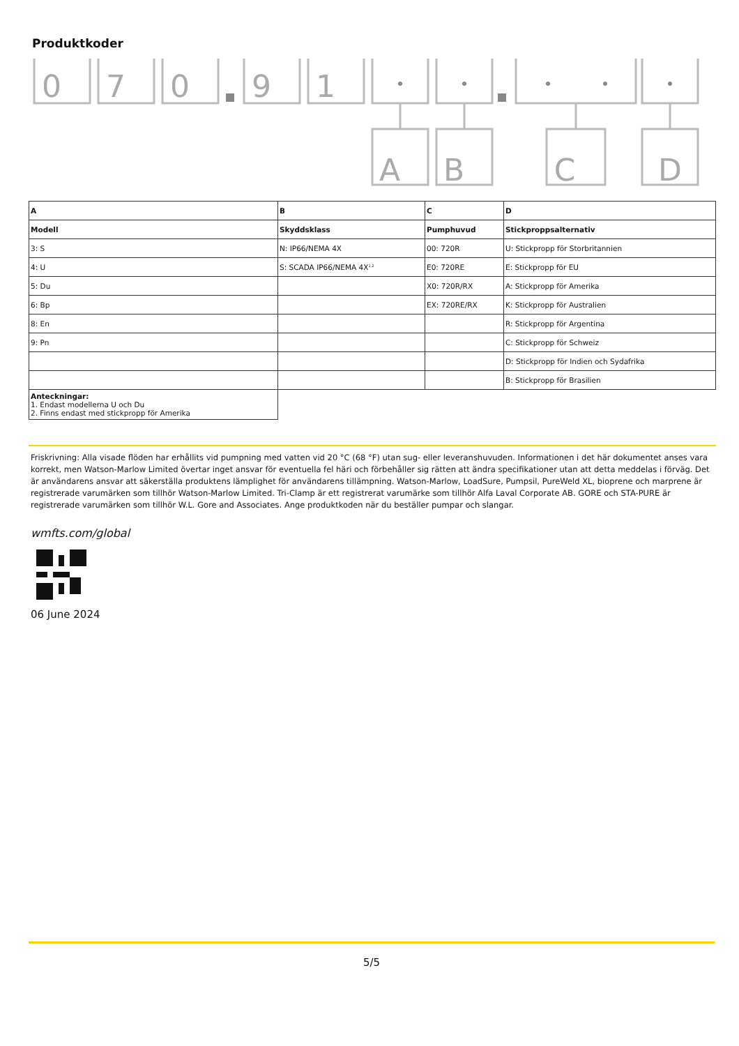Produktkoder
0
7
0
9
1
A
B
C
D
| A | B | C | D |
| Modell | Skyddsklass | Pumphuvud | Stickproppsalternativ |
| 3: S | N: IP66/NEMA 4X | 00: 720R | U: Stickpropp för Storbritannien |
| 4: U | S: SCADA IP66/NEMA 4X<sup>1,2</sup> | E0: 720RE | E: Stickpropp för EU |
| 5: Du | | X0: 720R/RX | A: Stickpropp för Amerika |
| 6: Bp | | EX: 720RE/RX | K: Stickpropp för Australien |
| 8: En | | | R: Stickpropp för Argentina |
| 9: Pn | | | C: Stickpropp för Schweiz |
| | | | D: Stickpropp för Indien och Sydafrika |
| | | | B: Stickpropp för Brasilien |
| Anteckningar: 1. Endast modellerna U och Du 2. Finns endast med stickpropp för Amerika | | | |
Friskrivning: Alla visade flöden har erhållits vid pumpning med vatten vid 20 °C (68 °F) utan sug- eller leveranshuvuden. Informationen i det här dokumentet anses vara korrekt, men Watson-Marlow Limited övertar inget ansvar för eventuella fel häri och förbehåller sig rätten att ändra specifikationer utan att detta meddelas i förväg. Det är användarens ansvar att säkerställa produktens lämplighet för användarens tillämpning. Watson-Marlow, LoadSure, Pumpsil, PureWeld XL, bioprene och marprene är registrerade varumärken som tillhör Watson-Marlow Limited. Tri-Clamp är ett registrerat varumärke som tillhör Alfa Laval Corporate AB. GORE och STA-PURE är registrerade varumärken som tillhör W.L. Gore and Associates. Ange produktkoden när du beställer pumpar och slangar.
wmfts.com/global
06 June 2024
5/5